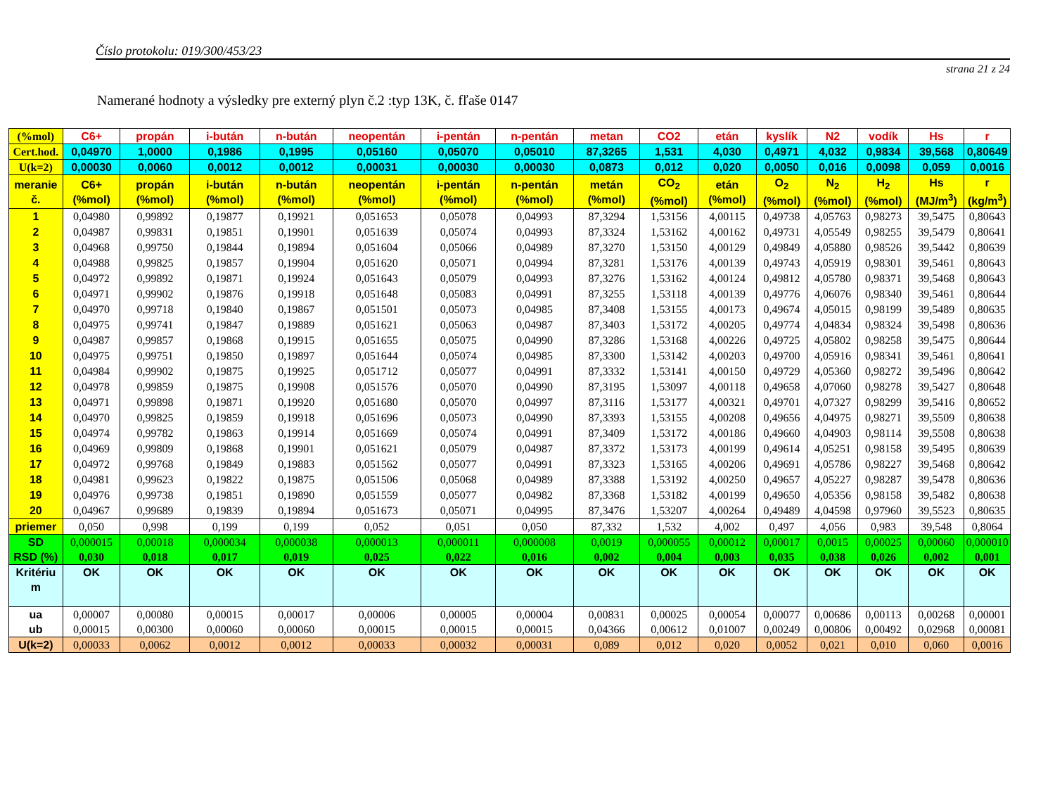Číslo protokolu: 019/300/453/23
strana 21 z 24
Namerané hodnoty a výsledky pre externý plyn č.2 :typ 13K, č. fľaše 0147
| (%mol) | C6+ | propán | i-bután | n-bután | neopentán | i-pentán | n-pentán | metan | CO2 | etán | kyslík | N2 | vodík | Hs | r |
| --- | --- | --- | --- | --- | --- | --- | --- | --- | --- | --- | --- | --- | --- | --- | --- |
| Cert.hod. | 0,04970 | 1,0000 | 0,1986 | 0,1995 | 0,05160 | 0,05070 | 0,05010 | 87,3265 | 1,531 | 4,030 | 0,4971 | 4,032 | 0,9834 | 39,568 | 0,80649 |
| U(k=2) | 0,00030 | 0,0060 | 0,0012 | 0,0012 | 0,00031 | 0,00030 | 0,00030 | 0,0873 | 0,012 | 0,020 | 0,0050 | 0,016 | 0,0098 | 0,059 | 0,0016 |
| meranie č. | C6+ (%mol) | propán (%mol) | i-bután (%mol) | n-bután (%mol) | neopentán (%mol) | i-pentán (%mol) | n-pentán (%mol) | metán (%mol) | CO<sub>2</sub> (%mol) | etán (%mol) | O<sub>2</sub> (%mol) | N<sub>2</sub> (%mol) | H<sub>2</sub> (%mol) | Hs (MJ/m<sup>3</sup>) | r (kg/m<sup>3</sup>) |
| 1 | 0,04980 | 0,99892 | 0,19877 | 0,19921 | 0,051653 | 0,05078 | 0,04993 | 87,3294 | 1,53156 | 4,00115 | 0,49738 | 4,05763 | 0,98273 | 39,5475 | 0,80643 |
| 2 | 0,04987 | 0,99831 | 0,19851 | 0,19901 | 0,051639 | 0,05074 | 0,04993 | 87,3324 | 1,53162 | 4,00162 | 0,49731 | 4,05549 | 0,98255 | 39,5479 | 0,80641 |
| 3 | 0,04968 | 0,99750 | 0,19844 | 0,19894 | 0,051604 | 0,05066 | 0,04989 | 87,3270 | 1,53150 | 4,00129 | 0,49849 | 4,05880 | 0,98526 | 39,5442 | 0,80639 |
| 4 | 0,04988 | 0,99825 | 0,19857 | 0,19904 | 0,051620 | 0,05071 | 0,04994 | 87,3281 | 1,53176 | 4,00139 | 0,49743 | 4,05919 | 0,98301 | 39,5461 | 0,80643 |
| 5 | 0,04972 | 0,99892 | 0,19871 | 0,19924 | 0,051643 | 0,05079 | 0,04993 | 87,3276 | 1,53162 | 4,00124 | 0,49812 | 4,05780 | 0,98371 | 39,5468 | 0,80643 |
| 6 | 0,04971 | 0,99902 | 0,19876 | 0,19918 | 0,051648 | 0,05083 | 0,04991 | 87,3255 | 1,53118 | 4,00139 | 0,49776 | 4,06076 | 0,98340 | 39,5461 | 0,80644 |
| 7 | 0,04970 | 0,99718 | 0,19840 | 0,19867 | 0,051501 | 0,05073 | 0,04985 | 87,3408 | 1,53155 | 4,00173 | 0,49674 | 4,05015 | 0,98199 | 39,5489 | 0,80635 |
| 8 | 0,04975 | 0,99741 | 0,19847 | 0,19889 | 0,051621 | 0,05063 | 0,04987 | 87,3403 | 1,53172 | 4,00205 | 0,49774 | 4,04834 | 0,98324 | 39,5498 | 0,80636 |
| 9 | 0,04987 | 0,99857 | 0,19868 | 0,19915 | 0,051655 | 0,05075 | 0,04990 | 87,3286 | 1,53168 | 4,00226 | 0,49725 | 4,05802 | 0,98258 | 39,5475 | 0,80644 |
| 10 | 0,04975 | 0,99751 | 0,19850 | 0,19897 | 0,051644 | 0,05074 | 0,04985 | 87,3300 | 1,53142 | 4,00203 | 0,49700 | 4,05916 | 0,98341 | 39,5461 | 0,80641 |
| 11 | 0,04984 | 0,99902 | 0,19875 | 0,19925 | 0,051712 | 0,05077 | 0,04991 | 87,3332 | 1,53141 | 4,00150 | 0,49729 | 4,05360 | 0,98272 | 39,5496 | 0,80642 |
| 12 | 0,04978 | 0,99859 | 0,19875 | 0,19908 | 0,051576 | 0,05070 | 0,04990 | 87,3195 | 1,53097 | 4,00118 | 0,49658 | 4,07060 | 0,98278 | 39,5427 | 0,80648 |
| 13 | 0,04971 | 0,99898 | 0,19871 | 0,19920 | 0,051680 | 0,05070 | 0,04997 | 87,3116 | 1,53177 | 4,00321 | 0,49701 | 4,07327 | 0,98299 | 39,5416 | 0,80652 |
| 14 | 0,04970 | 0,99825 | 0,19859 | 0,19918 | 0,051696 | 0,05073 | 0,04990 | 87,3393 | 1,53155 | 4,00208 | 0,49656 | 4,04975 | 0,98271 | 39,5509 | 0,80638 |
| 15 | 0,04974 | 0,99782 | 0,19863 | 0,19914 | 0,051669 | 0,05074 | 0,04991 | 87,3409 | 1,53172 | 4,00186 | 0,49660 | 4,04903 | 0,98114 | 39,5508 | 0,80638 |
| 16 | 0,04969 | 0,99809 | 0,19868 | 0,19901 | 0,051621 | 0,05079 | 0,04987 | 87,3372 | 1,53173 | 4,00199 | 0,49614 | 4,05251 | 0,98158 | 39,5495 | 0,80639 |
| 17 | 0,04972 | 0,99768 | 0,19849 | 0,19883 | 0,051562 | 0,05077 | 0,04991 | 87,3323 | 1,53165 | 4,00206 | 0,49691 | 4,05786 | 0,98227 | 39,5468 | 0,80642 |
| 18 | 0,04981 | 0,99623 | 0,19822 | 0,19875 | 0,051506 | 0,05068 | 0,04989 | 87,3388 | 1,53192 | 4,00250 | 0,49657 | 4,05227 | 0,98287 | 39,5478 | 0,80636 |
| 19 | 0,04976 | 0,99738 | 0,19851 | 0,19890 | 0,051559 | 0,05077 | 0,04982 | 87,3368 | 1,53182 | 4,00199 | 0,49650 | 4,05356 | 0,98158 | 39,5482 | 0,80638 |
| 20 | 0,04967 | 0,99689 | 0,19839 | 0,19894 | 0,051673 | 0,05071 | 0,04995 | 87,3476 | 1,53207 | 4,00264 | 0,49489 | 4,04598 | 0,97960 | 39,5523 | 0,80635 |
| priemer | 0,050 | 0,998 | 0,199 | 0,199 | 0,052 | 0,051 | 0,050 | 87,332 | 1,532 | 4,002 | 0,497 | 4,056 | 0,983 | 39,548 | 0,8064 |
| SD RSD (%) | 0,000015 0,030 | 0,00018 0,018 | 0,000034 0,017 | 0,000038 0,019 | 0,000013 0,025 | 0,000011 0,022 | 0,000008 0,016 | 0,0019 0,002 | 0,000055 0,004 | 0,00012 0,003 | 0,00017 0,035 | 0,0015 0,038 | 0,00025 0,026 | 0,00060 0,002 | 0,000010 0,001 |
| Kritériu m | OK | OK | OK | OK | OK | OK | OK | OK | OK | OK | OK | OK | OK | OK | OK |
| ua ub | 0,00007 0,00015 | 0,00080 0,00300 | 0,00015 0,00060 | 0,00017 0,00060 | 0,00006 0,00015 | 0,00005 0,00015 | 0,00004 0,00015 | 0,00831 0,04366 | 0,00025 0,00612 | 0,00054 0,01007 | 0,00077 0,00249 | 0,00686 0,00806 | 0,00113 0,00492 | 0,00268 0,02968 | 0,00001 0,00081 |
| U(k=2) | 0,00033 | 0,0062 | 0,0012 | 0,0012 | 0,00033 | 0,00032 | 0,00031 | 0,089 | 0,012 | 0,020 | 0,0052 | 0,021 | 0,010 | 0,060 | 0,0016 |